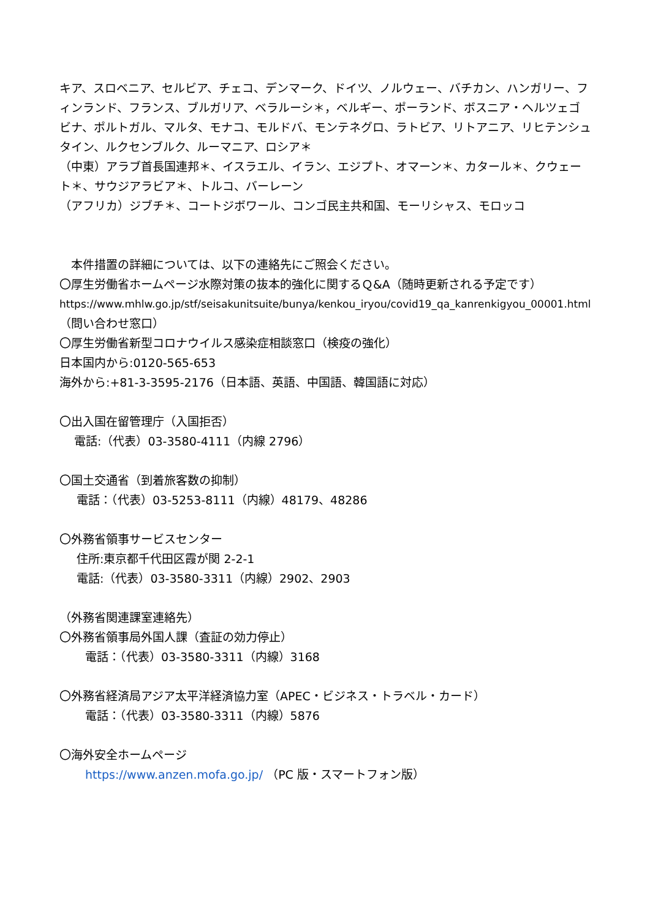キア、スロベニア、セルビア、チェコ、デンマーク、ドイツ、ノルウェー、バチカン、ハンガリー、フィンランド、フランス、ブルガリア、ベラルーシ＊，ベルギー、ポーランド、ボスニア・ヘルツェゴビナ、ポルトガル、マルタ、モナコ、モルドバ、モンテネグロ、ラトビア、リトアニア、リヒテンシュタイン、ルクセンブルク、ルーマニア、ロシア＊
（中東）アラブ首長国連邦＊、イスラエル、イラン、エジプト、オマーン＊、カタール＊、クウェート＊、サウジアラビア＊、トルコ、バーレーン
（アフリカ）ジブチ＊、コートジボワール、コンゴ民主共和国、モーリシャス、モロッコ
　本件措置の詳細については、以下の連絡先にご照会ください。
〇厚生労働省ホームページ水際対策の抜本的強化に関するＱ&A（随時更新される予定です）
https://www.mhlw.go.jp/stf/seisakunitsuite/bunya/kenkou_iryou/covid19_qa_kanrenkigyou_00001.html
（問い合わせ窓口）
〇厚生労働省新型コロナウイルス感染症相談窓口（検疫の強化）
日本国内から:0120-565-653
海外から:+81-3-3595-2176（日本語、英語、中国語、韓国語に対応）
〇出入国在留管理庁（入国拒否）
電話:（代表）03-3580-4111（内線 2796）
〇国土交通省（到着旅客数の抑制）
電話：（代表）03-5253-8111（内線）48179、48286
〇外務省領事サービスセンター
住所:東京都千代田区霞が関 2-2-1
電話:（代表）03-3580-3311（内線）2902、2903
（外務省関連課室連絡先）
〇外務省領事局外国人課（査証の効力停止）
電話：（代表）03-3580-3311（内線）3168
〇外務省経済局アジア太平洋経済協力室（APEC・ビジネス・トラベル・カード）
電話：（代表）03-3580-3311（内線）5876
〇海外安全ホームページ
https://www.anzen.mofa.go.jp/ （PC 版・スマートフォン版）